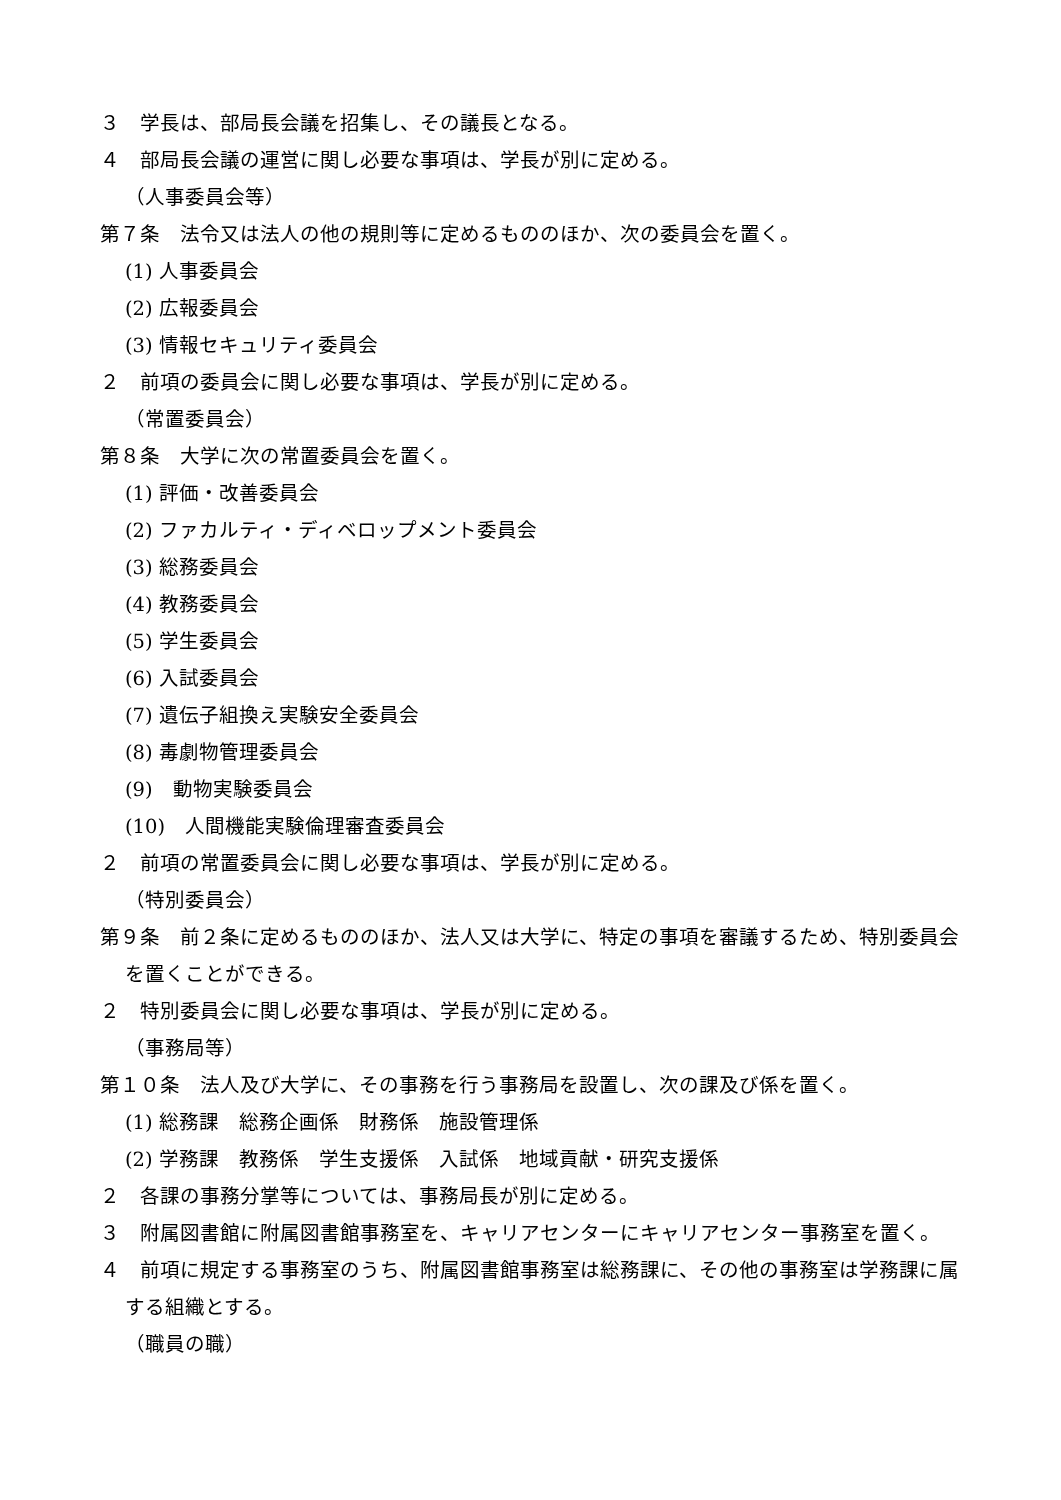３　学長は、部局長会議を招集し、その議長となる。
４　部局長会議の運営に関し必要な事項は、学長が別に定める。
（人事委員会等）
第７条　法令又は法人の他の規則等に定めるもののほか、次の委員会を置く。
(1) 人事委員会
(2) 広報委員会
(3) 情報セキュリティ委員会
２　前項の委員会に関し必要な事項は、学長が別に定める。
（常置委員会）
第８条　大学に次の常置委員会を置く。
(1) 評価・改善委員会
(2) ファカルティ・ディベロップメント委員会
(3) 総務委員会
(4) 教務委員会
(5) 学生委員会
(6) 入試委員会
(7) 遺伝子組換え実験安全委員会
(8) 毒劇物管理委員会
(9)　動物実験委員会
(10)　人間機能実験倫理審査委員会
２　前項の常置委員会に関し必要な事項は、学長が別に定める。
（特別委員会）
第９条　前２条に定めるもののほか、法人又は大学に、特定の事項を審議するため、特別委員会を置くことができる。
２　特別委員会に関し必要な事項は、学長が別に定める。
（事務局等）
第１０条　法人及び大学に、その事務を行う事務局を設置し、次の課及び係を置く。
(1) 総務課　総務企画係　財務係　施設管理係
(2) 学務課　教務係　学生支援係　入試係　地域貢献・研究支援係
２　各課の事務分掌等については、事務局長が別に定める。
３　附属図書館に附属図書館事務室を、キャリアセンターにキャリアセンター事務室を置く。
４　前項に規定する事務室のうち、附属図書館事務室は総務課に、その他の事務室は学務課に属する組織とする。
（職員の職）